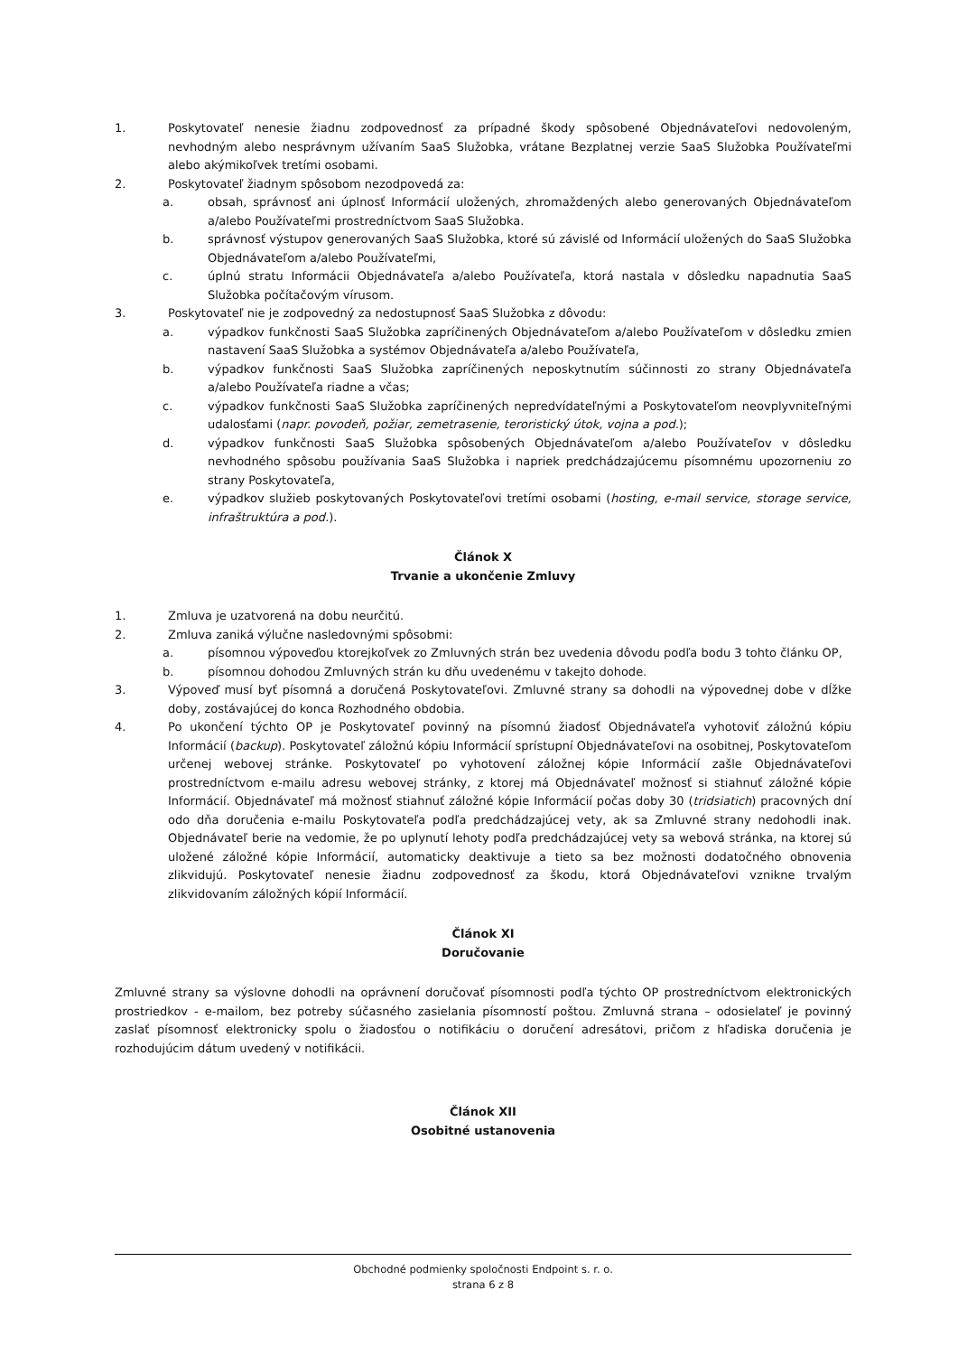1. Poskytovateľ nenesie žiadnu zodpovednosť za prípadné škody spôsobené Objednávateľovi nedovoleným, nevhodným alebo nesprávnym užívaním SaaS Služobka, vrátane Bezplatnej verzie SaaS Služobka Používateľmi alebo akýmikoľvek tretími osobami.
2. Poskytovateľ žiadnym spôsobom nezodpovedá za:
a. obsah, správnosť ani úplnosť Informácií uložených, zhromaždených alebo generovaných Objednávateľom a/alebo Používateľmi prostredníctvom SaaS Služobka.
b. správnosť výstupov generovaných SaaS Služobka, ktoré sú závislé od Informácií uložených do SaaS Služobka Objednávateľom a/alebo Používateľmi,
c. úplnú stratu Informácii Objednávateľa a/alebo Používateľa, ktorá nastala v dôsledku napadnutia SaaS Služobka počítačovým vírusom.
3. Poskytovateľ nie je zodpovedný za nedostupnosť SaaS Služobka z dôvodu:
a. výpadkov funkčnosti SaaS Služobka zapríčinených Objednávateľom a/alebo Používateľom v dôsledku zmien nastavení SaaS Služobka a systémov Objednávateľa a/alebo Používateľa,
b. výpadkov funkčnosti SaaS Služobka zapríčinených neposkytnutím súčinnosti zo strany Objednávateľa a/alebo Používateľa riadne a včas;
c. výpadkov funkčnosti SaaS Služobka zapríčinených nepredvídateľnými a Poskytovateľom neovplyvniteľnými udalosťami (napr. povodeň, požiar, zemetrasenie, teroristický útok, vojna a pod.);
d. výpadkov funkčnosti SaaS Služobka spôsobených Objednávateľom a/alebo Používateľov v dôsledku nevhodného spôsobu používania SaaS Služobka i napriek predchádzajúcemu písomnému upozorneniu zo strany Poskytovateľa,
e. výpadkov služieb poskytovaných Poskytovateľovi tretími osobami (hosting, e-mail service, storage service, infraštruktúra a pod.).
Článok X
Trvanie a ukončenie Zmluvy
1. Zmluva je uzatvorená na dobu neurčitú.
2. Zmluva zaniká výlučne nasledovnými spôsobmi:
a. písomnou výpoveďou ktorejkoľvek zo Zmluvných strán bez uvedenia dôvodu podľa bodu 3 tohto článku OP,
b. písomnou dohodou Zmluvných strán ku dňu uvedenému v takejto dohode.
3. Výpoveď musí byť písomná a doručená Poskytovateľovi. Zmluvné strany sa dohodli na výpovednej dobe v dĺžke doby, zostávajúcej do konca Rozhodného obdobia.
4. Po ukončení týchto OP je Poskytovateľ povinný na písomnú žiadosť Objednávateľa vyhotoviť záložnú kópiu Informácií (backup). Poskytovateľ záložnú kópiu Informácií sprístupní Objednávateľovi na osobitnej, Poskytovateľom určenej webovej stránke. Poskytovateľ po vyhotovení záložnej kópie Informácií zašle Objednávateľovi prostredníctvom e-mailu adresu webovej stránky, z ktorej má Objednávateľ možnosť si stiahnuť záložné kópie Informácií. Objednávateľ má možnosť stiahnuť záložné kópie Informácií počas doby 30 (tridsiatich) pracovných dní odo dňa doručenia e-mailu Poskytovateľa podľa predchádzajúcej vety, ak sa Zmluvné strany nedohodli inak. Objednávateľ berie na vedomie, že po uplynutí lehoty podľa predchádzajúcej vety sa webová stránka, na ktorej sú uložené záložné kópie Informácií, automaticky deaktivuje a tieto sa bez možnosti dodatočného obnovenia zlikvidujú. Poskytovateľ nenesie žiadnu zodpovednosť za škodu, ktorá Objednávateľovi vznikne trvalým zlikvidovaním záložných kópií Informácií.
Článok XI
Doručovanie
Zmluvné strany sa výslovne dohodli na oprávnení doručovať písomnosti podľa týchto OP prostredníctvom elektronických prostriedkov - e-mailom, bez potreby súčasného zasielania písomností poštou. Zmluvná strana – odosielateľ je povinný zaslať písomnosť elektronicky spolu o žiadosťou o notifikáciu o doručení adresátovi, pričom z hľadiska doručenia je rozhodujúcim dátum uvedený v notifikácii.
Článok XII
Osobitné ustanovenia
Obchodné podmienky spoločnosti Endpoint s. r. o.
strana 6 z 8